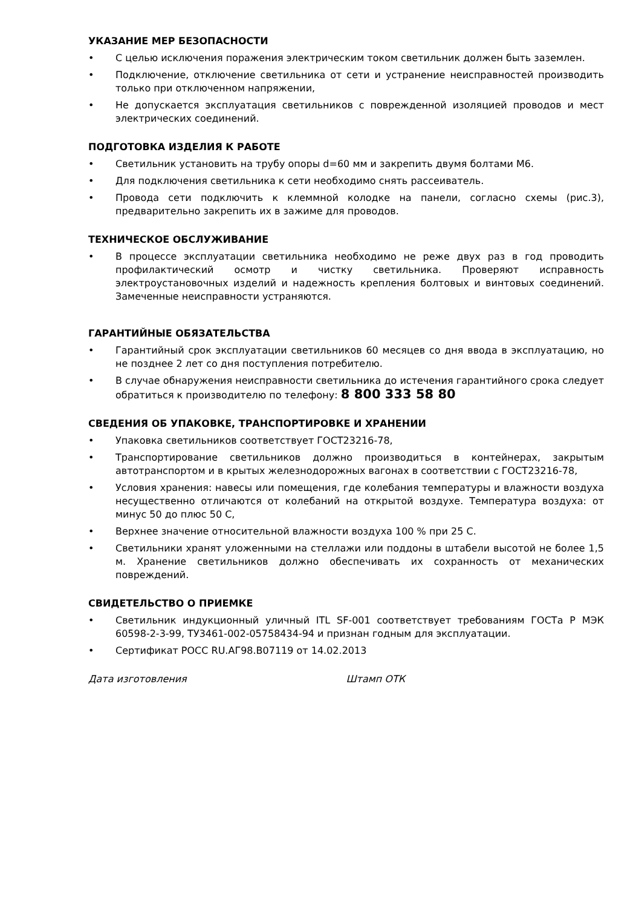УКАЗАНИЕ МЕР БЕЗОПАСНОСТИ
• С целью исключения поражения электрическим током светильник должен быть заземлен.
• Подключение, отключение светильника от сети и устранение неисправностей производить только при отключенном напряжении,
• Не допускается эксплуатация светильников с поврежденной изоляцией проводов и мест электрических соединений.
ПОДГОТОВКА ИЗДЕЛИЯ К РАБОТЕ
• Светильник установить на трубу опоры d=60 мм и закрепить двумя болтами М6.
• Для подключения светильника к сети необходимо снять рассеиватель.
• Провода сети подключить к клеммной колодке на панели, согласно схемы (рис.3), предварительно закрепить их в зажиме для проводов.
ТЕХНИЧЕСКОЕ ОБСЛУЖИВАНИЕ
• В процессе эксплуатации светильника необходимо не реже двух раз в год проводить профилактический осмотр и чистку светильника. Проверяют исправность электроустановочных изделий и надежность крепления болтовых и винтовых соединений. Замеченные неисправности устраняются.
ГАРАНТИЙНЫЕ ОБЯЗАТЕЛЬСТВА
• Гарантийный срок эксплуатации светильников 60 месяцев со дня ввода в эксплуатацию, но не позднее 2 лет со дня поступления потребителю.
• В случае обнаружения неисправности светильника до истечения гарантийного срока следует обратиться к производителю по телефону: 8 800 333 58 80
СВЕДЕНИЯ ОБ УПАКОВКЕ, ТРАНСПОРТИРОВКЕ И ХРАНЕНИИ
• Упаковка светильников соответствует ГОСТ23216-78,
• Транспортирование светильников должно производиться в контейнерах, закрытым автотранспортом и в крытых железнодорожных вагонах в соответствии с ГОСТ23216-78,
• Условия хранения: навесы или помещения, где колебания температуры и влажности воздуха несущественно отличаются от колебаний на открытой воздухе. Температура воздуха: от минус 50 до плюс 50 С,
• Верхнее значение относительной влажности воздуха 100 % при 25 С.
• Светильники хранят уложенными на стеллажи или поддоны в штабели высотой не более 1,5 м. Хранение светильников должно обеспечивать их сохранность от механических повреждений.
СВИДЕТЕЛЬСТВО О ПРИЕМКЕ
• Светильник индукционный уличный ITL SF-001 соответствует требованиям ГОСТа Р МЭК 60598-2-3-99, ТУ3461-002-05758434-94 и признан годным для эксплуатации.
• Сертификат РОСС RU.АГ98.В07119 от 14.02.2013
Дата изготовления Штамп ОТК